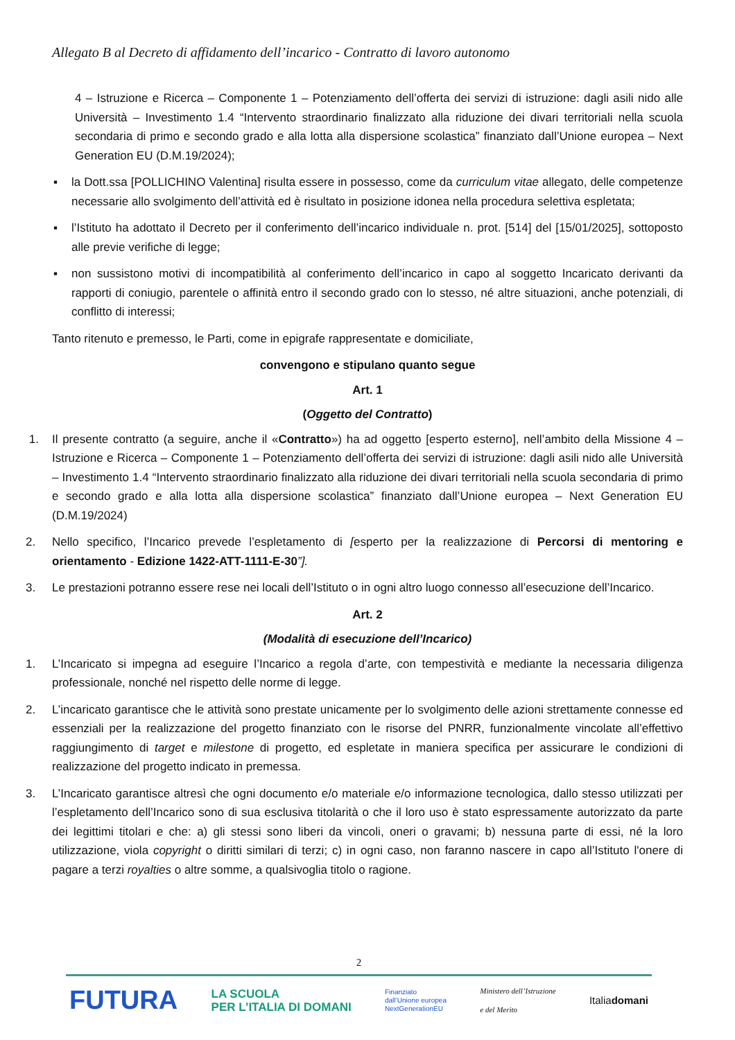Allegato B al Decreto di affidamento dell’incarico - Contratto di lavoro autonomo
4 – Istruzione e Ricerca – Componente 1 – Potenziamento dell’offerta dei servizi di istruzione: dagli asili nido alle Università – Investimento 1.4 “Intervento straordinario finalizzato alla riduzione dei divari territoriali nella scuola secondaria di primo e secondo grado e alla lotta alla dispersione scolastica” finanziato dall’Unione europea – Next Generation EU (D.M.19/2024);
▪ la Dott.ssa [POLLICHINO Valentina] risulta essere in possesso, come da curriculum vitae allegato, delle competenze necessarie allo svolgimento dell’attività ed è risultato in posizione idonea nella procedura selettiva espletata;
▪ l’Istituto ha adottato il Decreto per il conferimento dell’incarico individuale n. prot. [514] del [15/01/2025], sottoposto alle previe verifiche di legge;
▪ non sussistono motivi di incompatibilità al conferimento dell’incarico in capo al soggetto Incaricato derivanti da rapporti di coniugio, parentele o affinità entro il secondo grado con lo stesso, né altre situazioni, anche potenziali, di conflitto di interessi;
Tanto ritenuto e premesso, le Parti, come in epigrafe rappresentate e domiciliate,
convengono e stipulano quanto segue
Art. 1
(Oggetto del Contratto)
1. Il presente contratto (a seguire, anche il «Contratto») ha ad oggetto [esperto esterno], nell’ambito della Missione 4 – Istruzione e Ricerca – Componente 1 – Potenziamento dell’offerta dei servizi di istruzione: dagli asili nido alle Università – Investimento 1.4 “Intervento straordinario finalizzato alla riduzione dei divari territoriali nella scuola secondaria di primo e secondo grado e alla lotta alla dispersione scolastica” finanziato dall’Unione europea – Next Generation EU (D.M.19/2024)
2. Nello specifico, l’Incarico prevede l’espletamento di [esperto per la realizzazione di Percorsi di mentoring e orientamento - Edizione 1422-ATT-1111-E-30”].
3. Le prestazioni potranno essere rese nei locali dell’Istituto o in ogni altro luogo connesso all’esecuzione dell’Incarico.
Art. 2
(Modalità di esecuzione dell’Incarico)
1. L’Incaricato si impegna ad eseguire l’Incarico a regola d’arte, con tempestività e mediante la necessaria diligenza professionale, nonché nel rispetto delle norme di legge.
2. L’incaricato garantisce che le attività sono prestate unicamente per lo svolgimento delle azioni strettamente connesse ed essenziali per la realizzazione del progetto finanziato con le risorse del PNRR, funzionalmente vincolate all’effettivo raggiungimento di target e milestone di progetto, ed espletate in maniera specifica per assicurare le condizioni di realizzazione del progetto indicato in premessa.
3. L’Incaricato garantisce altresì che ogni documento e/o materiale e/o informazione tecnologica, dallo stesso utilizzati per l’espletamento dell’Incarico sono di sua esclusiva titolarità o che il loro uso è stato espressamente autorizzato da parte dei legittimi titolari e che: a) gli stessi sono liberi da vincoli, oneri o gravami; b) nessuna parte di essi, né la loro utilizzazione, viola copyright o diritti similari di terzi; c) in ogni caso, non faranno nascere in capo all’Istituto l'onere di pagare a terzi royalties o altre somme, a qualsivoglia titolo o ragione.
2
FUTURA LA SCUOLA
PER L’ITALIA DI DOMANI Finanziato
dall’Unione europea
NextGenerationEU Ministero dell’Istruzione
e del Merito Italiadomani